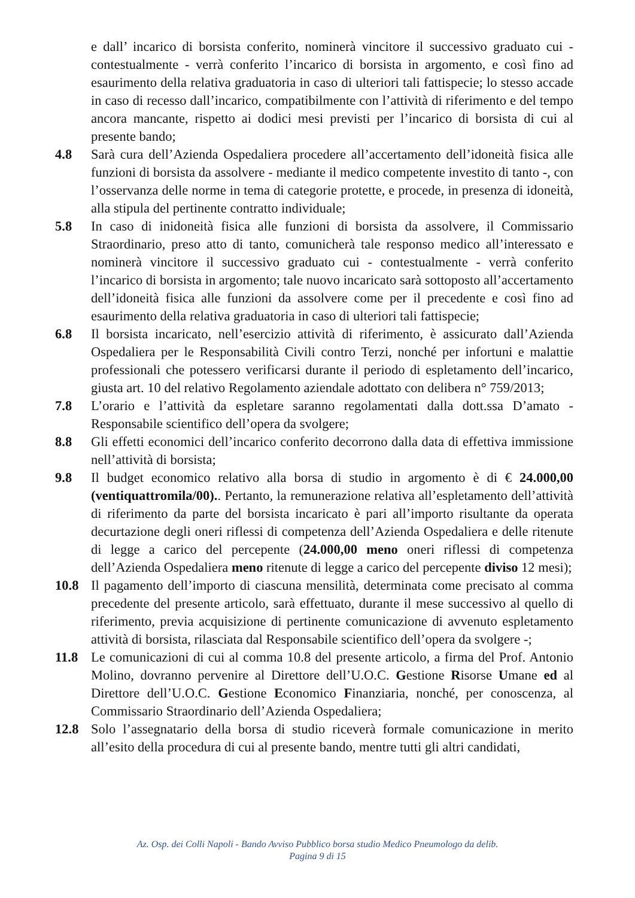e dall’ incarico di borsista conferito, nominerà vincitore il successivo graduato cui - contestualmente - verrà conferito l’incarico di borsista in argomento, e così fino ad esaurimento della relativa graduatoria in caso di ulteriori tali fattispecie; lo stesso accade in caso di recesso dall’incarico, compatibilmente con l’attività di riferimento e del tempo ancora mancante, rispetto ai dodici mesi previsti per l’incarico di borsista di cui al presente bando;
4.8 Sarà cura dell’Azienda Ospedaliera procedere all’accertamento dell’idoneità fisica alle funzioni di borsista da assolvere - mediante il medico competente investito di tanto -, con l’osservanza delle norme in tema di categorie protette, e procede, in presenza di idoneità, alla stipula del pertinente contratto individuale;
5.8 In caso di inidoneità fisica alle funzioni di borsista da assolvere, il Commissario Straordinario, preso atto di tanto, comunicherà tale responso medico all’interessato e nominerà vincitore il successivo graduato cui - contestualmente - verrà conferito l’incarico di borsista in argomento; tale nuovo incaricato sarà sottoposto all’accertamento dell’idoneità fisica alle funzioni da assolvere come per il precedente e così fino ad esaurimento della relativa graduatoria in caso di ulteriori tali fattispecie;
6.8 Il borsista incaricato, nell’esercizio attività di riferimento, è assicurato dall’Azienda Ospedaliera per le Responsabilità Civili contro Terzi, nonché per infortuni e malattie professionali che potessero verificarsi durante il periodo di espletamento dell’incarico, giusta art. 10 del relativo Regolamento aziendale adottato con delibera n° 759/2013;
7.8 L’orario e l’attività da espletare saranno regolamentati dalla dott.ssa D’amato - Responsabile scientifico dell’opera da svolgere;
8.8 Gli effetti economici dell’incarico conferito decorrono dalla data di effettiva immissione nell’attività di borsista;
9.8 Il budget economico relativo alla borsa di studio in argomento è di € 24.000,00 (ventiquattromila/00).. Pertanto, la remunerazione relativa all’espletamento dell’attività di riferimento da parte del borsista incaricato è pari all’importo risultante da operata decurtazione degli oneri riflessi di competenza dell’Azienda Ospedaliera e delle ritenute di legge a carico del percepente (24.000,00 meno oneri riflessi di competenza dell’Azienda Ospedaliera meno ritenute di legge a carico del percepente diviso 12 mesi);
10.8 Il pagamento dell’importo di ciascuna mensilità, determinata come precisato al comma precedente del presente articolo, sarà effettuato, durante il mese successivo al quello di riferimento, previa acquisizione di pertinente comunicazione di avvenuto espletamento attività di borsista, rilasciata dal Responsabile scientifico dell’opera da svolgere -;
11.8 Le comunicazioni di cui al comma 10.8 del presente articolo, a firma del Prof. Antonio Molino, dovranno pervenire al Direttore dell’U.O.C. Gestione Risorse Umane ed al Direttore dell’U.O.C. Gestione Economico Finanziaria, nonché, per conoscenza, al Commissario Straordinario dell’Azienda Ospedaliera;
12.8 Solo l’assegnatario della borsa di studio riceverà formale comunicazione in merito all’esito della procedura di cui al presente bando, mentre tutti gli altri candidati,
Az. Osp. dei Colli Napoli - Bando Avviso Pubblico borsa studio Medico Pneumologo da delib.
Pagina 9 di 15